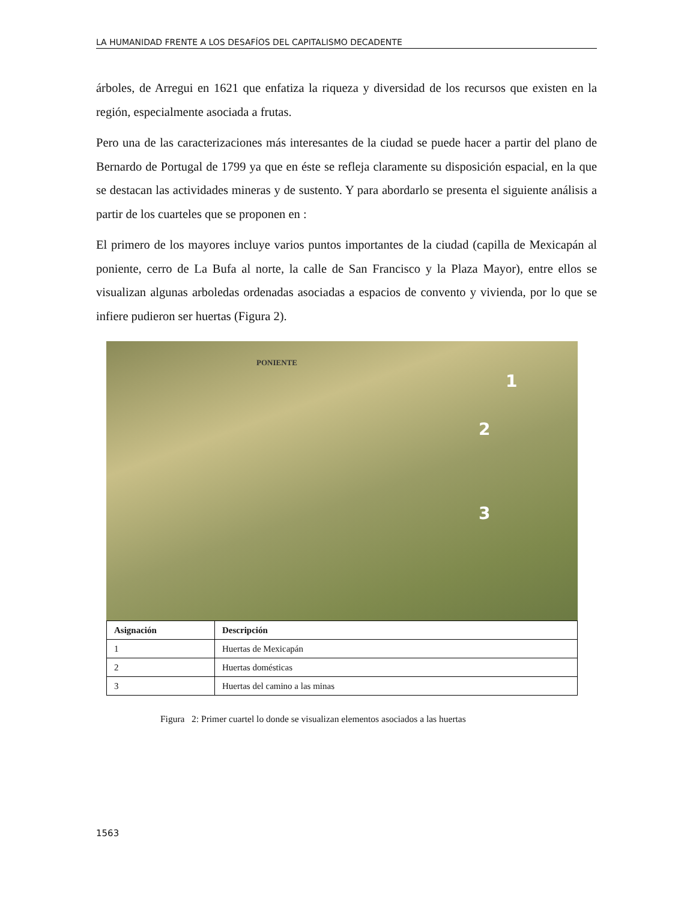LA HUMANIDAD FRENTE A LOS DESAFÍOS DEL CAPITALISMO DECADENTE
árboles, de Arregui en 1621 que enfatiza la riqueza y diversidad de los recursos que existen en la región, especialmente asociada a frutas.
Pero una de las caracterizaciones más interesantes de la ciudad se puede hacer a partir del plano de Bernardo de Portugal de 1799 ya que en éste se refleja claramente su disposición espacial, en la que se destacan las actividades mineras y de sustento. Y para abordarlo se presenta el siguiente análisis a partir de los cuarteles que se proponen en :
El primero de los mayores incluye varios puntos importantes de la ciudad (capilla de Mexicapán al poniente, cerro de La Bufa al norte, la calle de San Francisco y la Plaza Mayor), entre ellos se visualizan algunas arboledas ordenadas asociadas a espacios de convento y vivienda, por lo que se infiere pudieron ser huertas (Figura 2).
PONIENTE
1
2
3
| Asignación | Descripción |
| --- | --- |
| 1 | Huertas de Mexicapán |
| 2 | Huertas domésticas |
| 3 | Huertas del camino a las minas |
Figura 2: Primer cuartel lo donde se visualizan elementos asociados a las huertas
1563